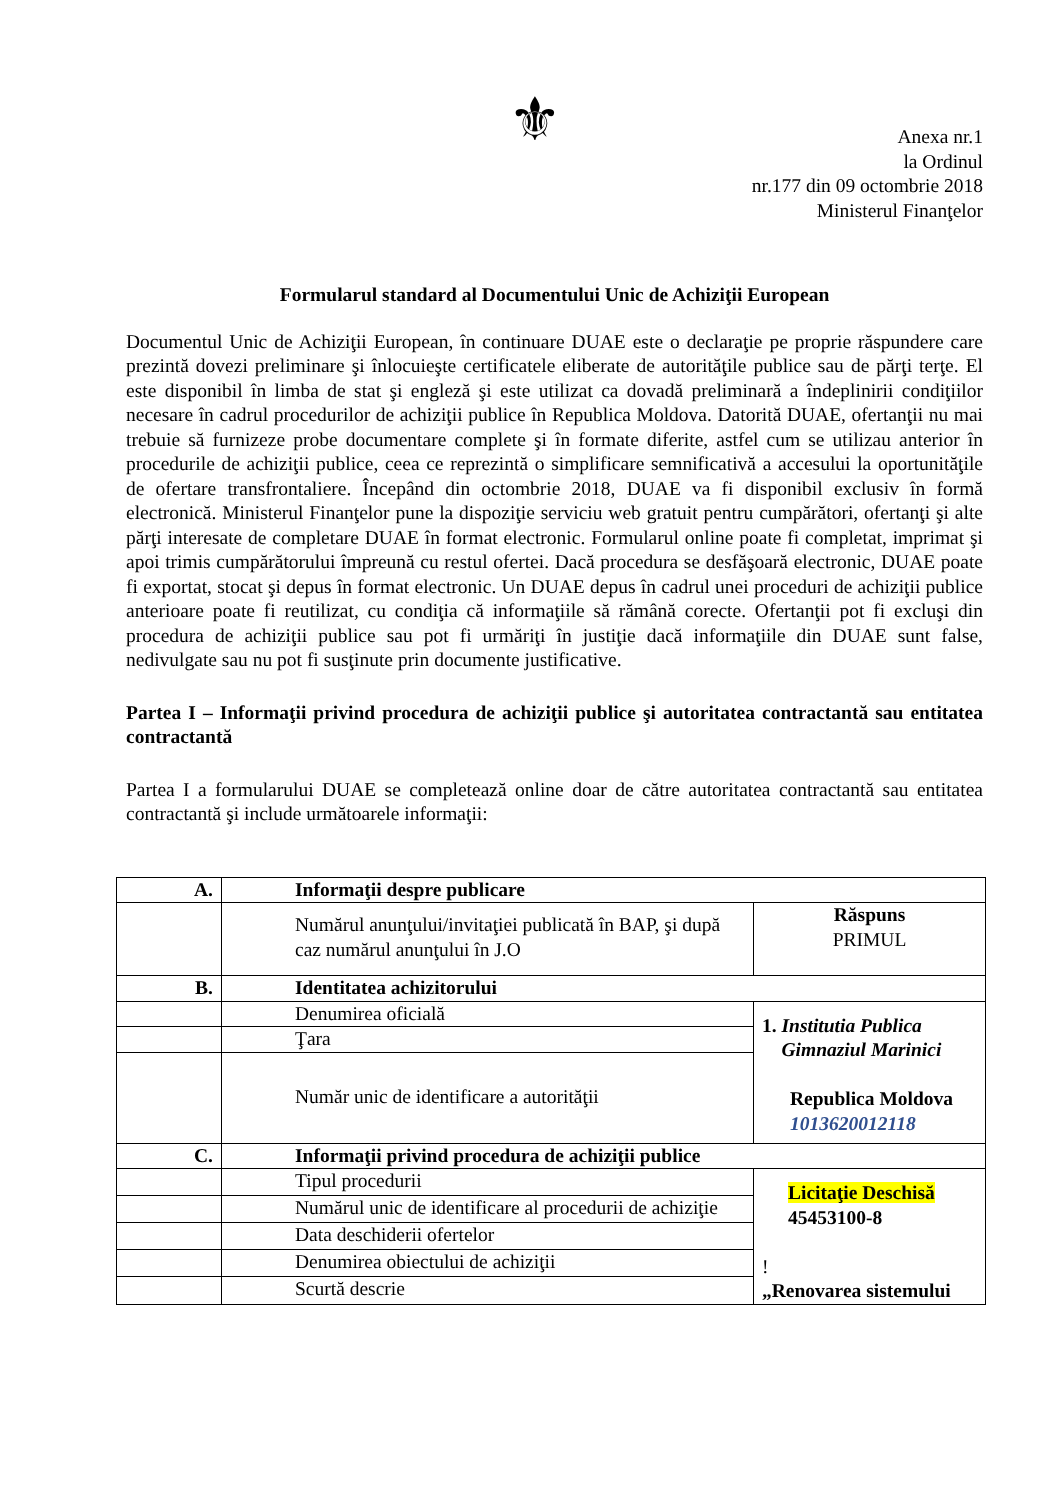⚜
Anexa nr.1
la Ordinul
nr.177 din 09 octombrie 2018
Ministerul Finanţelor
Formularul standard al Documentului Unic de Achiziţii European
Documentul Unic de Achiziţii European, în continuare DUAE este o declaraţie pe proprie răspundere care prezintă dovezi preliminare şi înlocuieşte certificatele eliberate de autorităţile publice sau de părţi terţe. El este disponibil în limba de stat şi engleză şi este utilizat ca dovadă preliminară a îndeplinirii condiţiilor necesare în cadrul procedurilor de achiziţii publice în Republica Moldova. Datorită DUAE, ofertanţii nu mai trebuie să furnizeze probe documentare complete şi în formate diferite, astfel cum se utilizau anterior în procedurile de achiziţii publice, ceea ce reprezintă o simplificare semnificativă a accesului la oportunităţile de ofertare transfrontaliere. Începând din octombrie 2018, DUAE va fi disponibil exclusiv în formă electronică. Ministerul Finanţelor pune la dispoziţie serviciu web gratuit pentru cumpărători, ofertanţi şi alte părţi interesate de completare DUAE în format electronic. Formularul online poate fi completat, imprimat şi apoi trimis cumpărătorului împreună cu restul ofertei. Dacă procedura se desfăşoară electronic, DUAE poate fi exportat, stocat şi depus în format electronic. Un DUAE depus în cadrul unei proceduri de achiziţii publice anterioare poate fi reutilizat, cu condiţia că informaţiile să rămână corecte. Ofertanţii pot fi excluşi din procedura de achiziţii publice sau pot fi urmăriţi în justiţie dacă informaţiile din DUAE sunt false, nedivulgate sau nu pot fi susţinute prin documente justificative.
Partea I – Informaţii privind procedura de achiziţii publice şi autoritatea contractantă sau entitatea contractantă
Partea I a formularului DUAE se completează online doar de către autoritatea contractantă sau entitatea contractantă şi include următoarele informaţii:
| A. | Informaţii despre publicare | |
| | Numărul anunţului/invitaţiei publicată în BAP, şi după caz numărul anunţului în J.O | Răspuns PRIMUL |
| B. | Identitatea achizitorului | |
| | Denumirea oficială | 1. Institutia Publica Gimnaziul Marinici Republica Moldova 1013620012118 |
| | Ţara | |
| | Număr unic de identificare a autorităţii | |
| C. | Informaţii privind procedura de achiziţii publice | |
| | Tipul procedurii | Licitaţie Deschisă 45453100-8 ! „Renovarea sistemului |
| | Numărul unic de identificare al procedurii de achiziţie | |
| | Data deschiderii ofertelor | |
| | Denumirea obiectului de achiziţii | |
| | Scurtă descrie | |